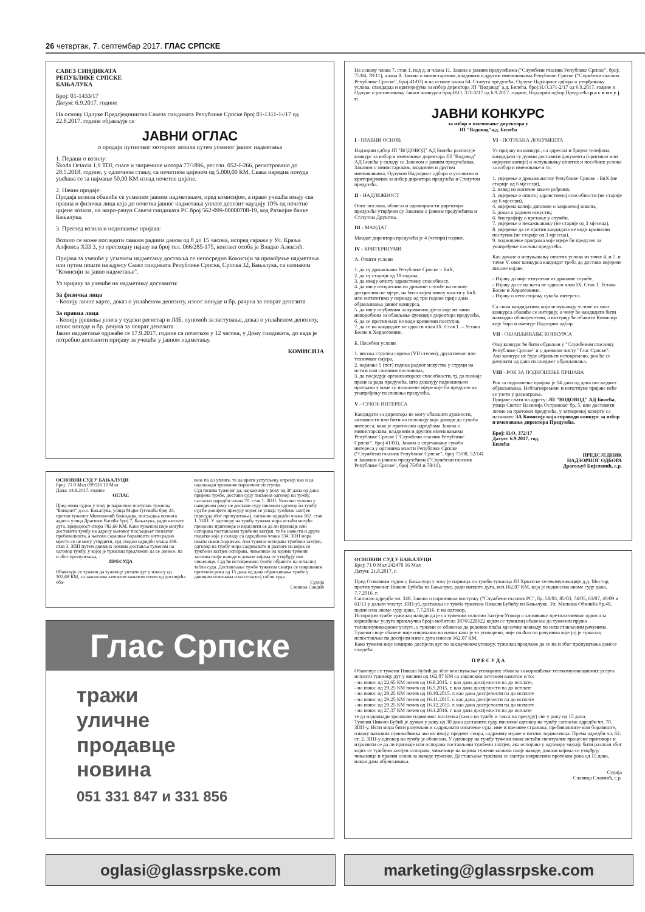26 четвртак, 7. септембар 2017. ГЛАС СРПСКЕ
САВЕЗ СИНДИКАТА
РЕПУБЛИКЕ СРПСКЕ
БАЊАЛУКА
Број: 01-1433/17
Датум: 6.9.2017. године
На основу Одлуке Предсједништва Савеза синдиката Републике Српске број 01-1311-1-/17 од 22.8.2017. године објављује се
ЈАВНИ ОГЛАС
о продаји путничког моторног возила путем усменог јавног надметања
1. Подаци о возилу:
Škoda Octavia 1,9 TDI, снаге и запремине мотора 77/1896, рег.озн. 052-Ј-266, регистровано до 28.5.2018. године, у одличном стању, са почетном цијеном од 5.000,00 КМ. Свака наредна понуда увећава се за најмање 50,00 КМ изнад почетне цијене.
2. Начин продаје:
Продаја возила обавиће се усменим јавним надметањем, пред комисијом, а право учешћа имају сва правна и физичка лица која до почетка јавног надметања уплате депозит-кауцију 10% од почетне цијене возила, на жиро-рачун Савеза синдиката РС број 562-099-00000708-19, код Развојне банке Бањалука.
3. Преглед возила и подношење пријава:
Возило се може погледати сваким радним даном од 8 до 15 часова, испред гаража у Ул. Краља Алфонса XIII 3, уз претходну најаву на број тел. 066/285-175, контакт особа је Владко Алексић.
Пријава за учешће у усменом надметању доставља се непосредно Комисији за провођење надметања или путем поште на адресу Савез синдиката Републике Српске, Српска 32, Бањалука, са назнаком "Комисији за јавно надметање".
Уз пријаву за учешће на надметању доставити:
За физичка лица
- Копију личне карте, доказ о уплаћеном депозиту, износ понуде и бр. рачуна за поврат депозита
За правна лица
- Копију рјешења уписа у судски регистар и ЈИБ, пуномоћ за заступање, доказ о уплаћеном депозиту, износ понуде и бр. рачуна за поврат депозита
Јавно надметање одржаће се 17.9.2017. године са почетком у 12 часова, у Дому синдиката, до када је потребно доставити пријаву за учешће у јавном надметању.
КОМИСИЈА
ОСНОВНИ СУД У БАЊАЛУЦИ
Број: 71 0 Мал 099526 10 Мал
Дана: 14.8.2017. године
ОГЛАС
Пред овим судом у току је парнични поступак тужиоца "Блицнет" д.о.о. Бањалука, улица Мајке Југовића број 25, против туженог Милошевић Божидара, посљедња позната адреса улица Драгише Васића број 7, Бањалука, ради наплате дуга, вриједност спора 782,68 КМ. Како туженом није могуће доставити тужбу на адресу његовог посљедњег познатог пребивалишта, а његово садашње боравиште нити радно мјесто се не могу утврдити, суд сходно одредби члана 348. став 3. ЗПП путем дневних новина доставља туженом на одговор тужбу, у којој је тужилац предложио да се донесе, па и због пропуштања,
ПРЕСУДА
Обавезује се тужени да тужиоцу уплати дуг у износу од 302,68 КМ, са законском затезном каматом почев од доспијећа оба-
везе па до уплате, те да врати уступљену опрему, као и да надокнади трошкове парничног поступка.
Суд позива туженог да, најкасније у року од 30 дана од дана пријема тужбе, достави суду писмени одговор на тужбу, сагласно одредби члана 70. став 1. ЗПП. Уколико тужени у наведеном року не достави суду писмени одговор на тужбу суд ће донијети пресуду којом се усваја тужбени захтјев (пресуда због пропуштања), сагласно одредби члана 182. став 1. ЗПП. У одговору на тужбу тужени мора истаћи могуће процесне приговоре и изјаснити се да ли признаје или оспорава постављени тужбени захтјев, те ће навести и друге податке које у складу са одредбама члана 334. ЗПП мора имати сваки поднесак. Ако тужени оспорава тужбени захтјев, одговор на тужбу мора садржавати и разлоге из којих се тужбени захтјев оспорава, чињенице на којима тужени заснива своје наводе и доказе којима се утврђују ове чињенице. Суд ће истовремено тужбу објавити на огласној табли суда. Достављање тужбе туженом сматра се извршеним протеком рока од 15 дана од дана објављивања тужбе у дневним новинама и на огласној табли суда.
Судија
Синиша Сандић
Глас Српске
тражи
уличне
продавце
новина
051 331 847 и 331 856
oglasi@glassrpske.com
На основу члана 7. став 1. под д. и члана 11. Закона о јавним предузећима ("Службени гласник Републике Српске", број: 75/04, 78/11), члана 8. Закона о министарским, владиним и другим именовањима Републике Српске ("Службени гласник Републике Српске", број:41/03) и на основу члана 64. Статута предузећа, Одлуке Надзорног одбора о утврђивању услова, стандарда и критеријума за избор директора ЈП "Водовод" а.д. Билећа, број:Н.О.371-2/17 од 6.9.2017. године и Одлуке о расписивању Јавног конкурса број:Н.О. 371-3/17 од 6.9.2017. године, Надзорни одбор Предузећа р а с п и с у ј е:
ЈАВНИ КОНКУРС
за избор и именовање директора у
ЈП "Водовод"а.д. Билећа
I - ПРАВНИ ОСНОВ
Надзорни одбор ЈП "ВОДОВОД" АД Билећа расписује конкурс за избор и именовање директора ЈП "Водовод" АД Билећа у складу са Законом о јавним предузећима, Законом о министарским, владиним и другим именовањима, Одлуком Надзорног одбора о условима и критеријумима за избор директора предузећа и Статутом предузећа.
II - НАДЛЕЖНОСТ
Опис послова, обавеза и одговорности директора предузећа утврђени су Законом о јавним предузећима и Статутом Друштва.
III - МАНДАТ
Мандат директора предузећа је 4 (четири) године.
IV - КРИТЕРИЈУМИ
А. Општи услови
1. да су држављани Републике Српске – БиХ,
2. да су старији од 18 година,
3. да имају општу здравствену способност,
4. да нису отпуштани из државне службе на основу дисциплинске мјере, на било којем нивоу власти у БиХ или ентитетима у периоду од три године прије дана објављивања јавног конкурса,
5. да нису осуђивани за кривично дјело које их чини неподобним за обављање функције директора предузећа,
6. да се против њих не води кривични поступак,
7. да се на кандидате не односи члан IX. Став 1. – Устава Босне и Херцеговине.
Б. Посебни услови
1. висока стручна спрема (VII степен), друштвеног или техничког смјера,
2. најмање 5 (пет) година радног искуства у струци на истим или сличним пословима,
3. да посједује организаторске способности, тј. да познаје процеса рада предузећа, што доказују подношењем програма у коме су назначене мјере које би предузео на унапређењу пословања предузећа.
V - СУКОБ ИНТЕРЕСА
Кандидати за директора не могу обављати дужности, активности или бити на положају који доводи до сукоба интереса, како је прописано одредбама Закона о министарским, владиним и другим именовањима Републике Српске ("Службени гласник Републике Српске", број 41/03), Закона о спречавању сукоба интереса у органима власти Републике Српске ("Службени гласник Републике Српске", број 73/08, 52/14) и Законом о јавним предузећима ("Службени гласник Републике Српске", број 75/04 и 78/11).
VI - ПОТРЕБНА ДОКУМЕНТА
Уз пријаву на конкурс, са адресом и бројем телефона, кандидати су дужни доставити документа (оригинал или овјерене копије) о испуњавању општих и посебних услова за избор и именовање и то:
1. увјерење о држављанству Републике Српске - БиХ (не старије од 6 мјесеци),
2. извод из матичне књиге рођених,
3. увјерење о општој здравственој способности (не старије од 6 мјесеци),
4. овјерена копија дипломе о завршеној школи,
5. доказ о радном искуству,
6. биографију о кретању у служби,
7. увјерење о некажњавању (не старије од 3 мјесеца),
8. увјерење да се против кандидата не води кривични поступак (не старије од 3 мјесеца),
9. подношење програма које мјере би предузео за унапређење послова предузећа.
Као доказе о испуњавању општих услова из тачке 4. и 7. и тачке V. овог конкурса кандидат треба да достави овјерене писане изјаве:
- Изјаву да није отпуштан из државне службе,
- Изјаву да се на њега не односи члан IX. Став 1. Устава Босне и Херцеговине,
- Изјаву о непостојању сукоба интереса.
Са свим кандидатима који испуњавају услове из овог конкурса обавиће се интервју, о чему ће кандидати бити накнадно обавијештени, а интервју ће обавити Комисија коју бира и именује Надзорни одбор.
VII - ОБЈАВЉИВАЊЕ КОНКУРСА
Овај конкурс ће бити објављен у "Службеном гласнику Републике Српске" и у дневном листу "Глас Српске".
Ако конкурс не буде објављен истовремено, рок ће се рачунати од дана посљедњег објављивања.
VIII - РОК ЗА ПОДНОШЕЊЕ ПРИЈАВА
Рок за подношење пријава је 14 дана од дана посљедњег објављивања. Неблаговремене и непотпуне пријаве неће се узети у разматрање.
Пријаве слати на адресу: ЈП "ВОДОВОД" АД Билећа, улица Светог Василија Острошког бр. 5. или доставити лично на протокол предузећа, у затвореној коверти са назнаком: ЗА Комисију која спроводи конкурс за избор и именовање директора Предузећа.
Број: Н.О. 372/17
Датум: 6.9.2017. год.
Билећа
ПРЕДСЈЕДНИК
НАДЗОРНОГ ОДБОРА
Драгољуб Бијеловић, с.р.
ОСНОВНИ СУД У БАЊАЛУЦИ
Број: 71 0 Мал 242478 16 Мал
Датум: 21.8.2017. г.
Пред Основним судом у Бањалуци у току је парница по тужби тужиоца ЈП Хрватске телекомуникације д.д. Мостар, против туженог Николе Бубића из Бањалуке, ради наплате дуга, всп.162,07 КМ, која је поднесена овоме суду дана, 7.7.2016. г.
Сагласно одредби чл. 348. Закона о парничном поступку ("Службени гласник РС", бр. 58/03, 85/03, 74/05, 63/07, 49/09 и 61/13 у даљем тексту: ЗПП-у), доставља се тужба туженом Николи Бубићу из Бањалуке, Ул. Милоша Обилића бр.48, поднесена овоме суду дана, 7.7.2016. г. на одговор.
Историјом тужбе тужилац наводи да је са туженим склопио Захтјев-Уговор о заснивању претплатничког односа за коришћење услуга прикључка броја мобитела 38765228622 којим се тужилац обавезао да туженом пружа телекомуникационе услуге, а тужени се обавезао да редовно плаћа мјесечну накнаду по испостављеним рачунима.
Тужени своје обавезе није извршавао на начин како је то уговорено, није плаћао по рачунима које јој је тужилац испостављао па доспјели износ дуга износи 162,07 КМ.
Како тужени није измирио доспјели дуг по закљученом уговору, тужилац предлаже да се па и због пропуштања донесе сљедећа
П Р Е С У Д А
Обавезује се тужени Никола Бубић да због неиспуњења уговорних обавеза за коришћење телекомуникационих услуга исплати тужиоцу дуг у висини од 162,07 КМ са законском затезном каматом и то:
- на износ од 22,65 КМ почев од 16.8.2015. г. као дана доспјелости па до исплате,
- на износ од 29,25 КМ почев од 16.9.2015. г. као дана доспјелости па до исплате
- на износ од 29,25 КМ почев од 16.10.2015. г. као дана доспјелости па до исплате
- на износ од 29,25 КМ почев од 16.11.2015. г. као дана доспјелости па до исплате
- на износ од 29,25 КМ почев од 16.12.2015. г. као дана доспјелости па до исплате
- на износ од 27,37 КМ почев од 16.1.2016. г. као дана доспјелости па до исплате
те да надокнади трошкове парничног поступка (такса на тужбу и такса на пресуду) све у року од 15 дана.
Тужени Никола Бубић је дужан у року од 30 дана доставити суду писмени одговор на тужбу сагласно одредби чл. 70. ЗПП-у. Исти мора бити разумљив и садржавати означење суда, име и презиме странака, пребивалиште или боравиште, ознаку њихових пуномоћника ако их имају, предмет спора, садржину изјаве и потпис подносиоца. Према одредби чл. 62. ст. 2. ЗПП-у одговор на тужбу је обавезан. У одговору на тужбу тужени може истаћи евентуалне процесне приговоре и изјаснити се да ли признаје или оспорава постављени тужбени захтјев, ако оспорава у одговору морају бити разлози због којих се тужбени захтјев оспорава, чињенице на којима тужени заснива своје наводе, докази којима се утврђују чињенице и правни основ за наводе туженог. Достављање туженом се сматра извршеним протеком рока од 15 дана, након дана објављивања.
Судија
Славица Славнић, с.р.
marketing@glassrpske.com